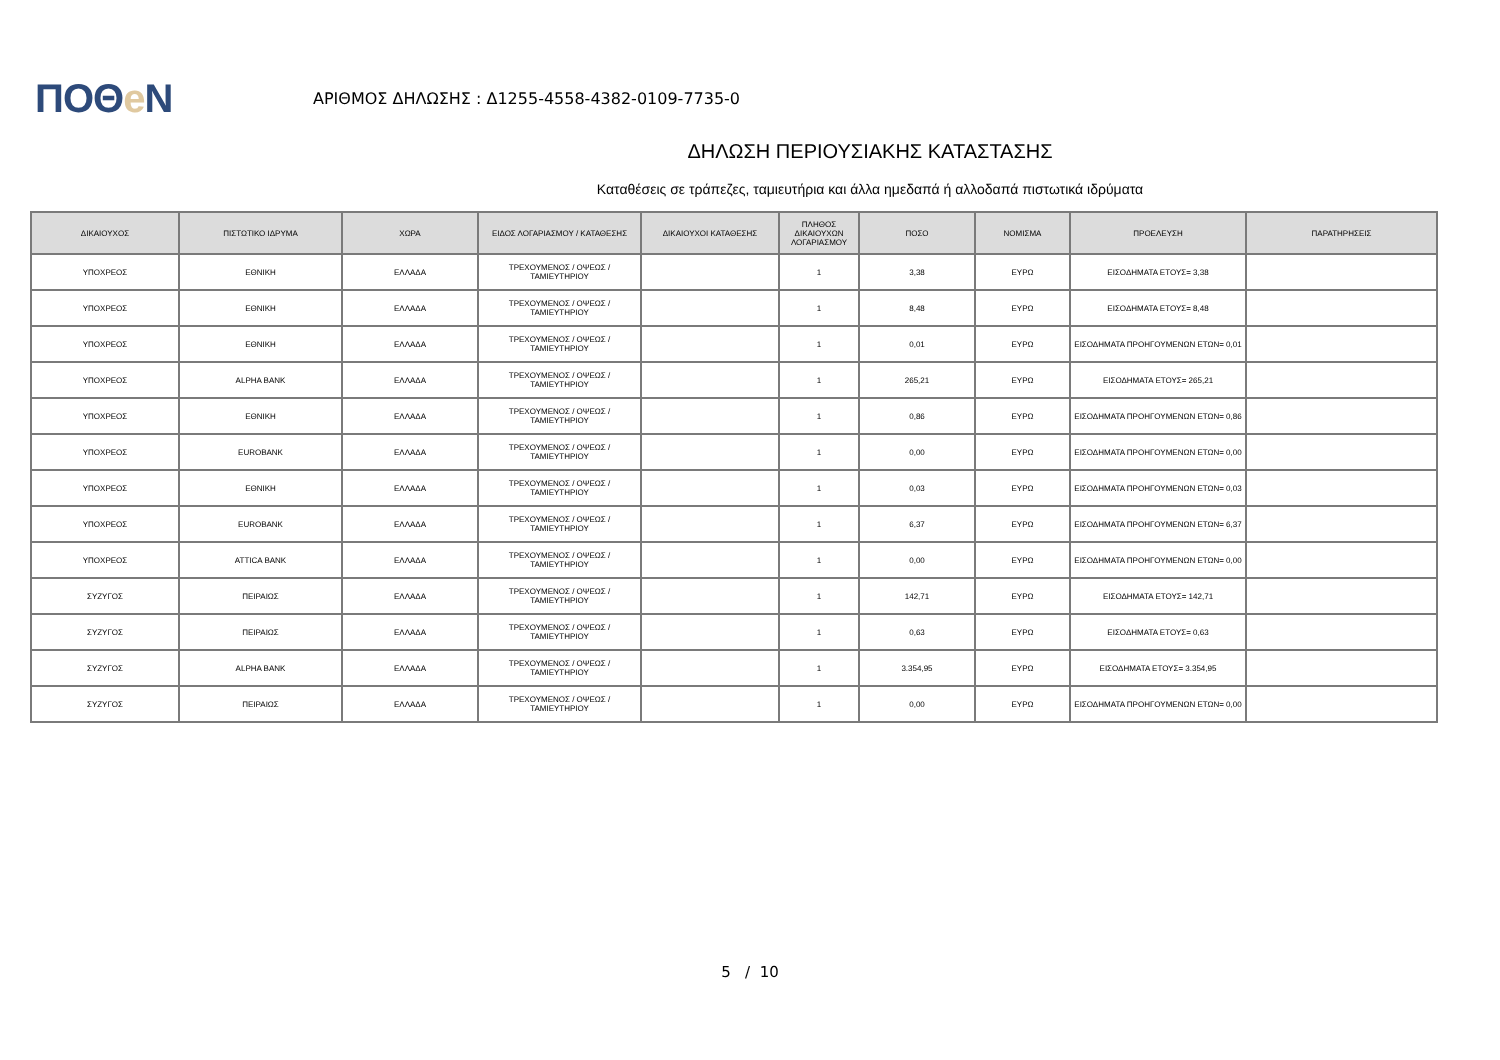ΠΟΘe Ν
ΑΡΙΘΜΟΣ ΔΗΛΩΣΗΣ : Δ1255-4558-4382-0109-7735-0
ΔΗΛΩΣΗ ΠΕΡΙΟΥΣΙΑΚΗΣ ΚΑΤΑΣΤΑΣΗΣ
Καταθέσεις σε τράπεζες, ταμιευτήρια και άλλα ημεδαπά ή αλλοδαπά πιστωτικά ιδρύματα
| ΔΙΚΑΙΟΥΧΟΣ | ΠΙΣΤΩΤΙΚΟ ΙΔΡΥΜΑ | ΧΩΡΑ | ΕΙΔΟΣ ΛΟΓΑΡΙΑΣΜΟΥ / ΚΑΤΑΘΕΣΗΣ | ΔΙΚΑΙΟΥΧΟΙ ΚΑΤΑΘΕΣΗΣ | ΠΛΗΘΟΣ ΔΙΚΑΙΟΥΧΩΝ ΛΟΓΑΡΙΑΣΜΟΥ | ΠΟΣΟ | ΝΟΜΙΣΜΑ | ΠΡΟΕΛΕΥΣΗ | ΠΑΡΑΤΗΡΗΣΕΙΣ |
| --- | --- | --- | --- | --- | --- | --- | --- | --- | --- |
| ΥΠΟΧΡΕΟΣ | ΕΘΝΙΚΗ | ΕΛΛΑΔΑ | ΤΡΕΧΟΥΜΕΝΟΣ / ΟΨΕΩΣ / ΤΑΜΙΕΥΤΗΡΙΟΥ | | 1 | 3,38 | ΕΥΡΩ | ΕΙΣΟΔΗΜΑΤΑ ΕΤΟΥΣ= 3,38 | |
| ΥΠΟΧΡΕΟΣ | ΕΘΝΙΚΗ | ΕΛΛΑΔΑ | ΤΡΕΧΟΥΜΕΝΟΣ / ΟΨΕΩΣ / ΤΑΜΙΕΥΤΗΡΙΟΥ | | 1 | 8,48 | ΕΥΡΩ | ΕΙΣΟΔΗΜΑΤΑ ΕΤΟΥΣ= 8,48 | |
| ΥΠΟΧΡΕΟΣ | ΕΘΝΙΚΗ | ΕΛΛΑΔΑ | ΤΡΕΧΟΥΜΕΝΟΣ / ΟΨΕΩΣ / ΤΑΜΙΕΥΤΗΡΙΟΥ | | 1 | 0,01 | ΕΥΡΩ | ΕΙΣΟΔΗΜΑΤΑ ΠΡΟΗΓΟΥΜΕΝΩΝ ΕΤΩΝ= 0,01 | |
| ΥΠΟΧΡΕΟΣ | ALPHA BANK | ΕΛΛΑΔΑ | ΤΡΕΧΟΥΜΕΝΟΣ / ΟΨΕΩΣ / ΤΑΜΙΕΥΤΗΡΙΟΥ | | 1 | 265,21 | ΕΥΡΩ | ΕΙΣΟΔΗΜΑΤΑ ΕΤΟΥΣ= 265,21 | |
| ΥΠΟΧΡΕΟΣ | ΕΘΝΙΚΗ | ΕΛΛΑΔΑ | ΤΡΕΧΟΥΜΕΝΟΣ / ΟΨΕΩΣ / ΤΑΜΙΕΥΤΗΡΙΟΥ | | 1 | 0,86 | ΕΥΡΩ | ΕΙΣΟΔΗΜΑΤΑ ΠΡΟΗΓΟΥΜΕΝΩΝ ΕΤΩΝ= 0,86 | |
| ΥΠΟΧΡΕΟΣ | EUROBANK | ΕΛΛΑΔΑ | ΤΡΕΧΟΥΜΕΝΟΣ / ΟΨΕΩΣ / ΤΑΜΙΕΥΤΗΡΙΟΥ | | 1 | 0,00 | ΕΥΡΩ | ΕΙΣΟΔΗΜΑΤΑ ΠΡΟΗΓΟΥΜΕΝΩΝ ΕΤΩΝ= 0,00 | |
| ΥΠΟΧΡΕΟΣ | ΕΘΝΙΚΗ | ΕΛΛΑΔΑ | ΤΡΕΧΟΥΜΕΝΟΣ / ΟΨΕΩΣ / ΤΑΜΙΕΥΤΗΡΙΟΥ | | 1 | 0,03 | ΕΥΡΩ | ΕΙΣΟΔΗΜΑΤΑ ΠΡΟΗΓΟΥΜΕΝΩΝ ΕΤΩΝ= 0,03 | |
| ΥΠΟΧΡΕΟΣ | EUROBANK | ΕΛΛΑΔΑ | ΤΡΕΧΟΥΜΕΝΟΣ / ΟΨΕΩΣ / ΤΑΜΙΕΥΤΗΡΙΟΥ | | 1 | 6,37 | ΕΥΡΩ | ΕΙΣΟΔΗΜΑΤΑ ΠΡΟΗΓΟΥΜΕΝΩΝ ΕΤΩΝ= 6,37 | |
| ΥΠΟΧΡΕΟΣ | ATTICA BANK | ΕΛΛΑΔΑ | ΤΡΕΧΟΥΜΕΝΟΣ / ΟΨΕΩΣ / ΤΑΜΙΕΥΤΗΡΙΟΥ | | 1 | 0,00 | ΕΥΡΩ | ΕΙΣΟΔΗΜΑΤΑ ΠΡΟΗΓΟΥΜΕΝΩΝ ΕΤΩΝ= 0,00 | |
| ΣΥΖΥΓΟΣ | ΠΕΙΡΑΙΩΣ | ΕΛΛΑΔΑ | ΤΡΕΧΟΥΜΕΝΟΣ / ΟΨΕΩΣ / ΤΑΜΙΕΥΤΗΡΙΟΥ | | 1 | 142,71 | ΕΥΡΩ | ΕΙΣΟΔΗΜΑΤΑ ΕΤΟΥΣ= 142,71 | |
| ΣΥΖΥΓΟΣ | ΠΕΙΡΑΙΩΣ | ΕΛΛΑΔΑ | ΤΡΕΧΟΥΜΕΝΟΣ / ΟΨΕΩΣ / ΤΑΜΙΕΥΤΗΡΙΟΥ | | 1 | 0,63 | ΕΥΡΩ | ΕΙΣΟΔΗΜΑΤΑ ΕΤΟΥΣ= 0,63 | |
| ΣΥΖΥΓΟΣ | ALPHA BANK | ΕΛΛΑΔΑ | ΤΡΕΧΟΥΜΕΝΟΣ / ΟΨΕΩΣ / ΤΑΜΙΕΥΤΗΡΙΟΥ | | 1 | 3.354,95 | ΕΥΡΩ | ΕΙΣΟΔΗΜΑΤΑ ΕΤΟΥΣ= 3.354,95 | |
| ΣΥΖΥΓΟΣ | ΠΕΙΡΑΙΩΣ | ΕΛΛΑΔΑ | ΤΡΕΧΟΥΜΕΝΟΣ / ΟΨΕΩΣ / ΤΑΜΙΕΥΤΗΡΙΟΥ | | 1 | 0,00 | ΕΥΡΩ | ΕΙΣΟΔΗΜΑΤΑ ΠΡΟΗΓΟΥΜΕΝΩΝ ΕΤΩΝ= 0,00 | |
5 / 10